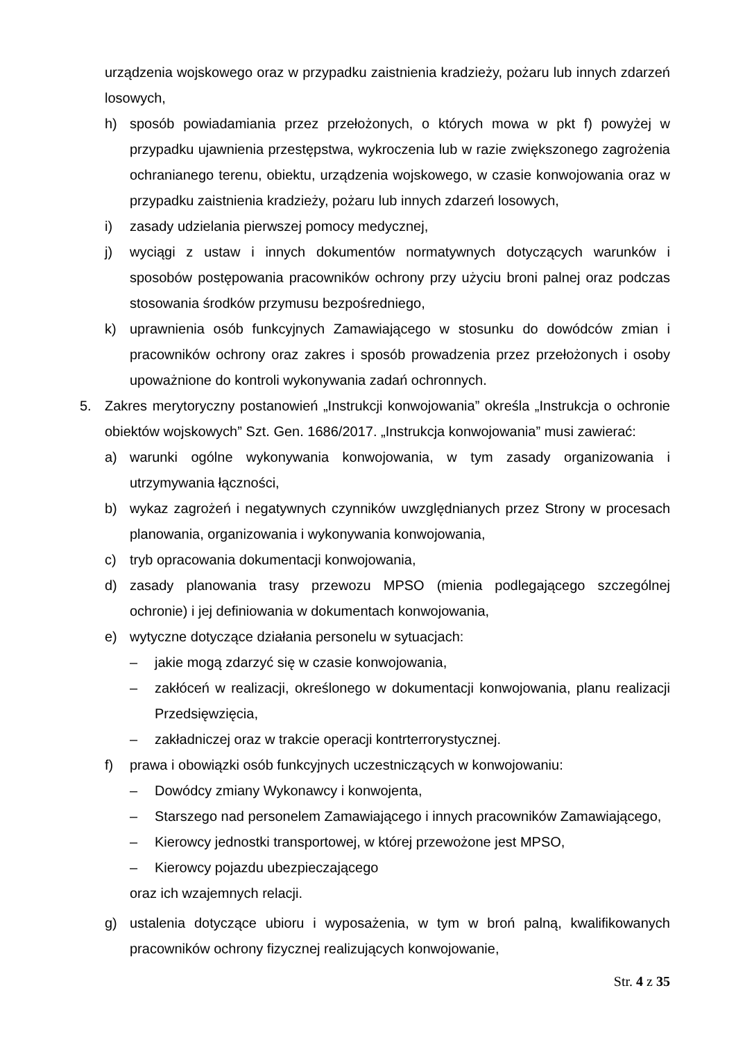urządzenia wojskowego oraz w przypadku zaistnienia kradzieży, pożaru lub innych zdarzeń losowych,
h) sposób powiadamiania przez przełożonych, o których mowa w pkt f) powyżej w przypadku ujawnienia przestępstwa, wykroczenia lub w razie zwiększonego zagrożenia ochranianego terenu, obiektu, urządzenia wojskowego, w czasie konwojowania oraz w przypadku zaistnienia kradzieży, pożaru lub innych zdarzeń losowych,
i) zasady udzielania pierwszej pomocy medycznej,
j) wyciągi z ustaw i innych dokumentów normatywnych dotyczących warunków i sposobów postępowania pracowników ochrony przy użyciu broni palnej oraz podczas stosowania środków przymusu bezpośredniego,
k) uprawnienia osób funkcyjnych Zamawiającego w stosunku do dowódców zmian i pracowników ochrony oraz zakres i sposób prowadzenia przez przełożonych i osoby upoważnione do kontroli wykonywania zadań ochronnych.
5. Zakres merytoryczny postanowień „Instrukcji konwojowania” określa „Instrukcja o ochronie obiektów wojskowych” Szt. Gen. 1686/2017. „Instrukcja konwojowania” musi zawierać:
a) warunki ogólne wykonywania konwojowania, w tym zasady organizowania i utrzymywania łączności,
b) wykaz zagrożeń i negatywnych czynników uwzględnianych przez Strony w procesach planowania, organizowania i wykonywania konwojowania,
c) tryb opracowania dokumentacji konwojowania,
d) zasady planowania trasy przewozu MPSO (mienia podlegającego szczególnej ochronie) i jej definiowania w dokumentach konwojowania,
e) wytyczne dotyczące działania personelu w sytuacjach:
– jakie mogą zdarzyć się w czasie konwojowania,
– zakłóceń w realizacji, określonego w dokumentacji konwojowania, planu realizacji Przedsięwzięcia,
– zakładniczej oraz w trakcie operacji kontrterrorystycznej.
f) prawa i obowiązki osób funkcyjnych uczestniczących w konwojowaniu:
– Dowódcy zmiany Wykonawcy i konwojenta,
– Starszego nad personelem Zamawiającego i innych pracowników Zamawiającego,
– Kierowcy jednostki transportowej, w której przewożone jest MPSO,
– Kierowcy pojazdu ubezpieczającego
oraz ich wzajemnych relacji.
g) ustalenia dotyczące ubioru i wyposażenia, w tym w broń palną, kwalifikowanych pracowników ochrony fizycznej realizujących konwojowanie,
Str. 4 z 35